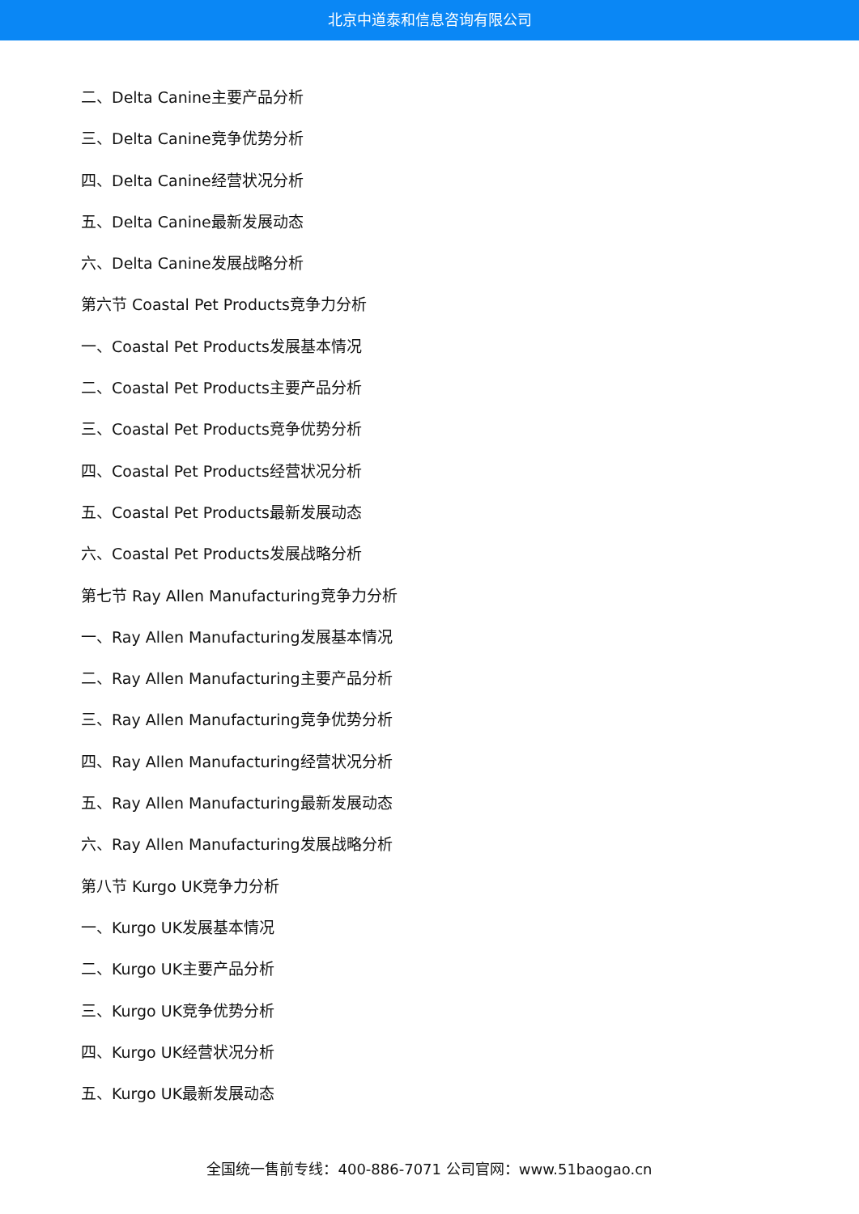北京中道泰和信息咨询有限公司
二、Delta Canine主要产品分析
三、Delta Canine竞争优势分析
四、Delta Canine经营状况分析
五、Delta Canine最新发展动态
六、Delta Canine发展战略分析
第六节 Coastal Pet Products竞争力分析
一、Coastal Pet Products发展基本情况
二、Coastal Pet Products主要产品分析
三、Coastal Pet Products竞争优势分析
四、Coastal Pet Products经营状况分析
五、Coastal Pet Products最新发展动态
六、Coastal Pet Products发展战略分析
第七节 Ray Allen Manufacturing竞争力分析
一、Ray Allen Manufacturing发展基本情况
二、Ray Allen Manufacturing主要产品分析
三、Ray Allen Manufacturing竞争优势分析
四、Ray Allen Manufacturing经营状况分析
五、Ray Allen Manufacturing最新发展动态
六、Ray Allen Manufacturing发展战略分析
第八节 Kurgo UK竞争力分析
一、Kurgo UK发展基本情况
二、Kurgo UK主要产品分析
三、Kurgo UK竞争优势分析
四、Kurgo UK经营状况分析
五、Kurgo UK最新发展动态
全国统一售前专线：400-886-7071 公司官网：www.51baogao.cn